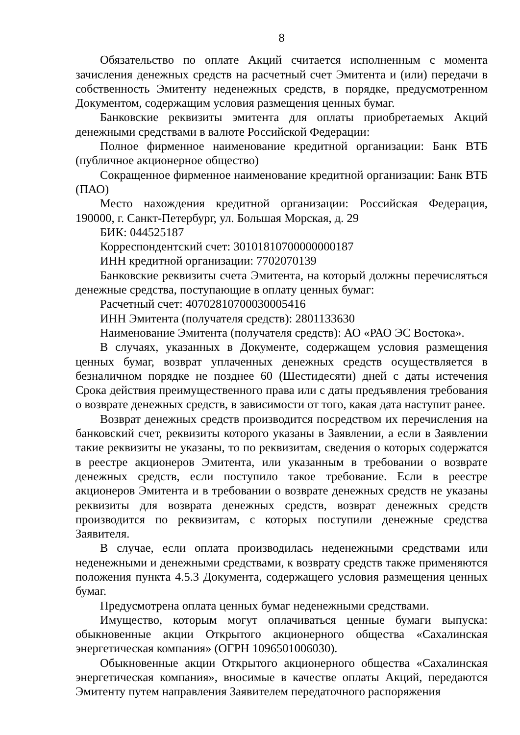8
Обязательство по оплате Акций считается исполненным с момента зачисления денежных средств на расчетный счет Эмитента и (или) передачи в собственность Эмитенту неденежных средств, в порядке, предусмотренном Документом, содержащим условия размещения ценных бумаг.
Банковские реквизиты эмитента для оплаты приобретаемых Акций денежными средствами в валюте Российской Федерации:
Полное фирменное наименование кредитной организации: Банк ВТБ (публичное акционерное общество)
Сокращенное фирменное наименование кредитной организации: Банк ВТБ (ПАО)
Место нахождения кредитной организации: Российская Федерация, 190000, г. Санкт-Петербург, ул. Большая Морская, д. 29
БИК: 044525187
Корреспондентский счет: 30101810700000000187
ИНН кредитной организации: 7702070139
Банковские реквизиты счета Эмитента, на который должны перечисляться денежные средства, поступающие в оплату ценных бумаг:
Расчетный счет: 40702810700030005416
ИНН Эмитента (получателя средств): 2801133630
Наименование Эмитента (получателя средств): АО «РАО ЭС Востока».
В случаях, указанных в Документе, содержащем условия размещения ценных бумаг, возврат уплаченных денежных средств осуществляется в безналичном порядке не позднее 60 (Шестидесяти) дней с даты истечения Срока действия преимущественного права или с даты предъявления требования о возврате денежных средств, в зависимости от того, какая дата наступит ранее.
Возврат денежных средств производится посредством их перечисления на банковский счет, реквизиты которого указаны в Заявлении, а если в Заявлении такие реквизиты не указаны, то по реквизитам, сведения о которых содержатся в реестре акционеров Эмитента, или указанным в требовании о возврате денежных средств, если поступило такое требование. Если в реестре акционеров Эмитента и в требовании о возврате денежных средств не указаны реквизиты для возврата денежных средств, возврат денежных средств производится по реквизитам, с которых поступили денежные средства Заявителя.
В случае, если оплата производилась неденежными средствами или неденежными и денежными средствами, к возврату средств также применяются положения пункта 4.5.3 Документа, содержащего условия размещения ценных бумаг.
Предусмотрена оплата ценных бумаг неденежными средствами.
Имущество, которым могут оплачиваться ценные бумаги выпуска: обыкновенные акции Открытого акционерного общества «Сахалинская энергетическая компания» (ОГРН 1096501006030).
Обыкновенные акции Открытого акционерного общества «Сахалинская энергетическая компания», вносимые в качестве оплаты Акций, передаются Эмитенту путем направления Заявителем передаточного распоряжения